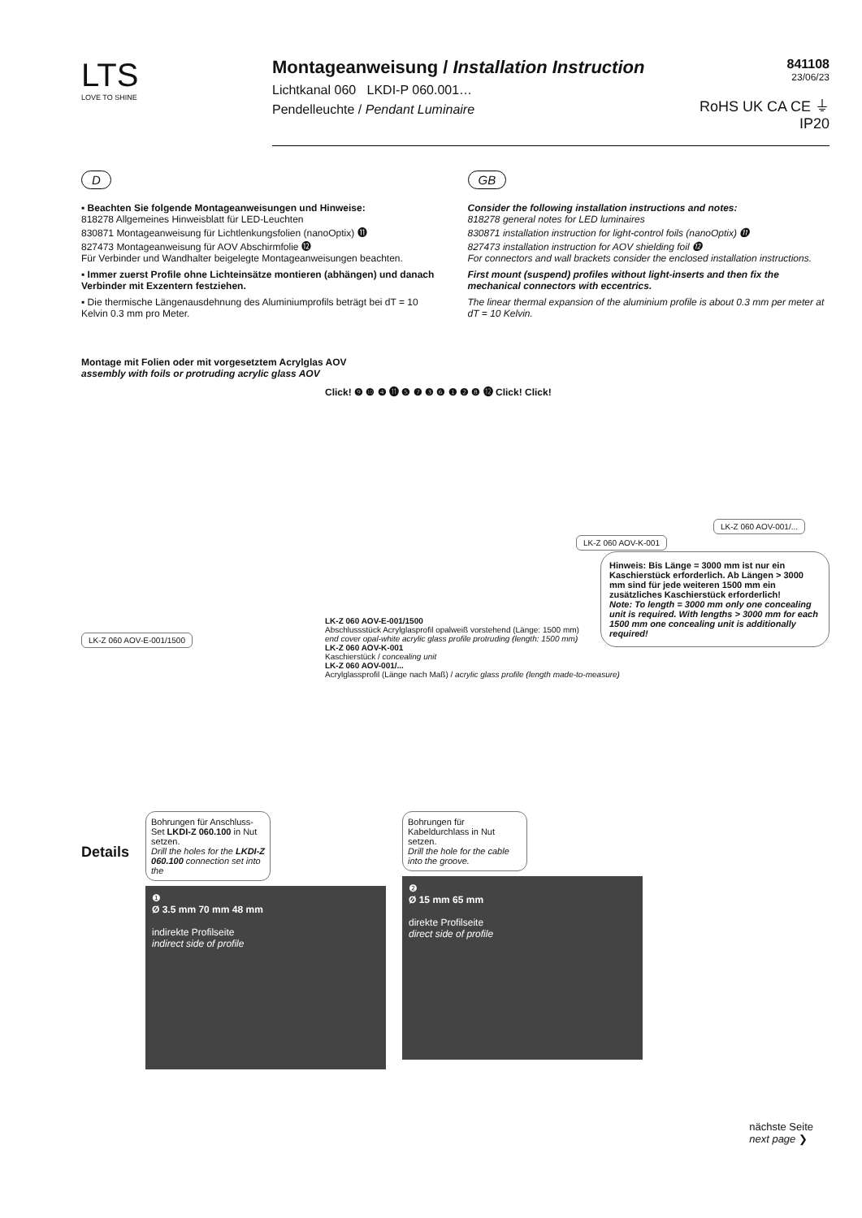LTS
LOVE TO SHINE
Montageanweisung / Installation Instruction
Lichtkanal 060 LKDI-P 060.001…
Pendelleuchte / Pendant Luminaire
841108
23/06/23
RoHS UK CA CE ⏚ IP20
D
▪ Beachten Sie folgende Montageanweisungen und Hinweise:
818278 Allgemeines Hinweisblatt für LED-Leuchten
830871 Montageanweisung für Lichtlenkungsfolien (nanoOptix) ⓫
827473 Montageanweisung für AOV Abschirmfolie ⓬
Für Verbinder und Wandhalter beigelegte Montageanweisungen beachten.
▪ Immer zuerst Profile ohne Lichteinsätze montieren (abhängen) und danach Verbinder mit Exzentern festziehen.
▪ Die thermische Längenausdehnung des Aluminiumprofils beträgt bei dT = 10 Kelvin 0.3 mm pro Meter.
GB
Consider the following installation instructions and notes:
818278 general notes for LED luminaires
830871 installation instruction for light-control foils (nanoOptix) ⓫
827473 installation instruction for AOV shielding foil ⓬
For connectors and wall brackets consider the enclosed installation instructions.
First mount (suspend) profiles without light-inserts and then fix the mechanical connectors with eccentrics.
The linear thermal expansion of the aluminium profile is about 0.3 mm per meter at dT = 10 Kelvin.
Montage mit Folien oder mit vorgesetztem Acrylglas AOV
assembly with foils or protruding acrylic glass AOV
Click! ❾ ❿ ❹ ⓫ ❺ ❼ ❸ ❻ ❶ ❷ ❽ ⓬ Click! Click!
LK-Z 060 AOV-001/...
LK-Z 060 AOV-K-001
Hinweis: Bis Länge = 3000 mm ist nur ein Kaschierstück erforderlich. Ab Längen > 3000 mm sind für jede weiteren 1500 mm ein zusätzliches Kaschierstück erforderlich!
Note: To length = 3000 mm only one concealing unit is required. With lengths > 3000 mm for each 1500 mm one concealing unit is additionally required!
LK-Z 060 AOV-E-001/1500
Abschlussstück Acrylglasprofil opalweiß vorstehend (Länge: 1500 mm)
end cover opal-white acrylic glass profile protruding (length: 1500 mm)
LK-Z 060 AOV-K-001
Kaschierstück / concealing unit
LK-Z 060 AOV-001/...
Acrylglassprofil (Länge nach Maß) / acrylic glass profile (length made-to-measure)
LK-Z 060 AOV-E-001/1500
Details
Bohrungen für Anschluss-Set LKDI-Z 060.100 in Nut setzen.
Drill the holes for the LKDI-Z 060.100 connection set into the
❶
Ø 3.5 mm 70 mm 48 mm
indirekte Profilseite
indirect side of profile
Bohrungen für Kabeldurchlass in Nut setzen.
Drill the hole for the cable into the groove.
❷
Ø 15 mm 65 mm
direkte Profilseite
direct side of profile
nächste Seite
next page ❯